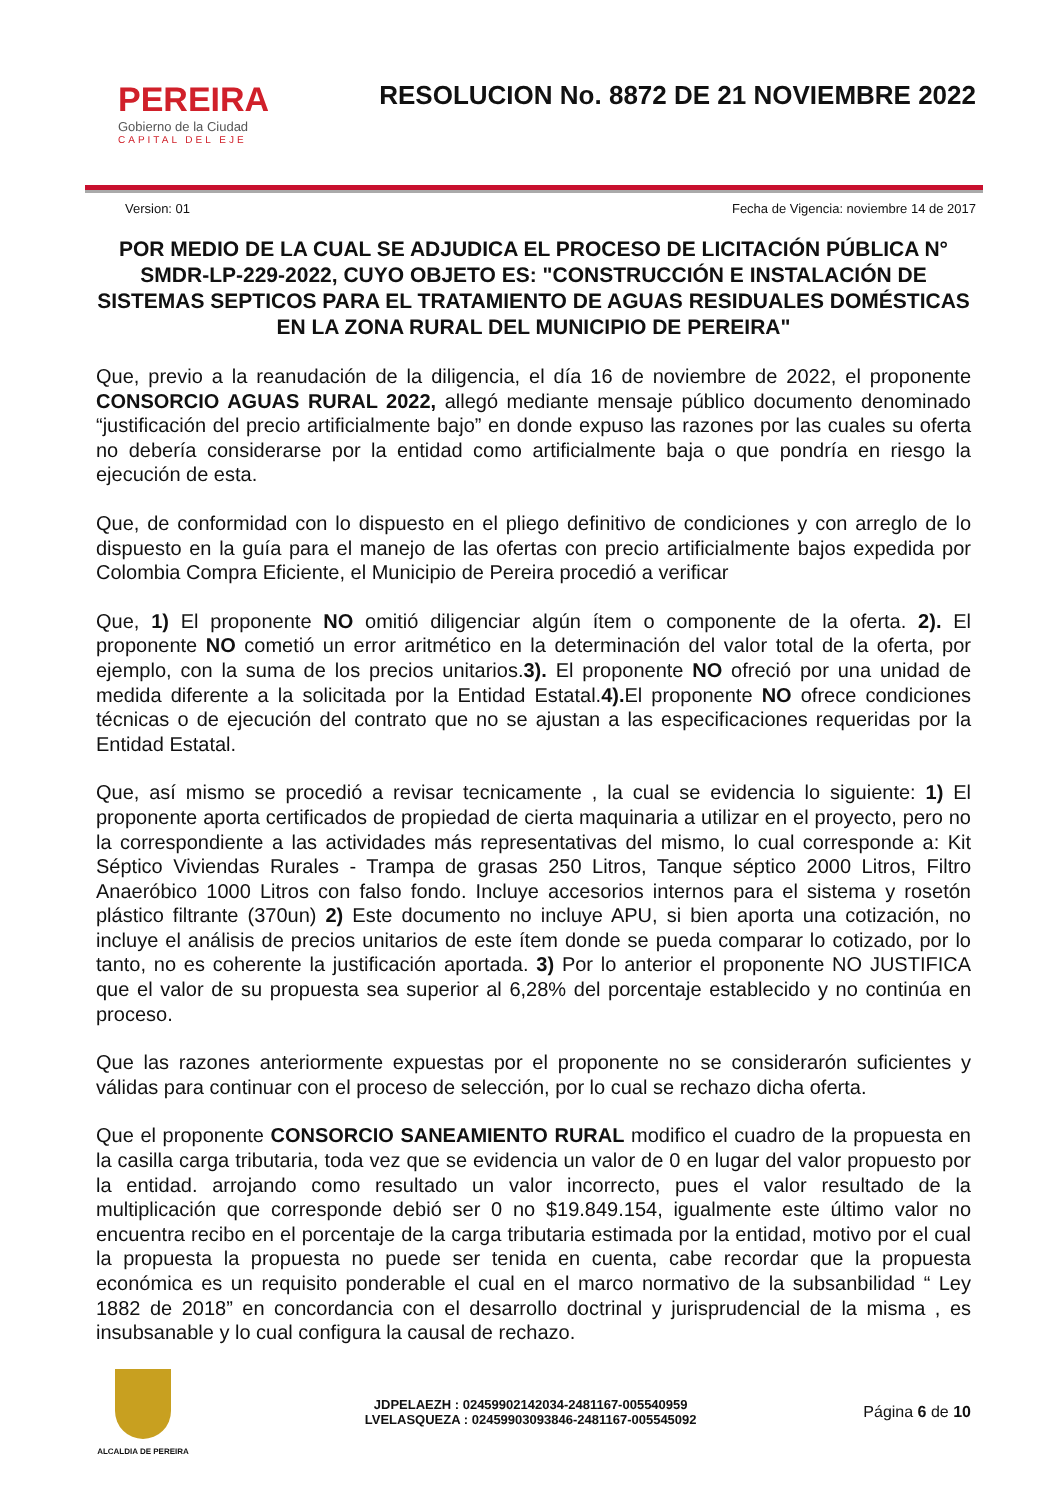PEREIRA
Gobierno de la Ciudad
CAPITAL DEL EJE
RESOLUCION No. 8872 DE 21 NOVIEMBRE 2022
Version: 01 Fecha de Vigencia: noviembre 14 de 2017
POR MEDIO DE LA CUAL SE ADJUDICA EL PROCESO DE LICITACIÓN PÚBLICA N° SMDR-LP-229-2022, CUYO OBJETO ES: "CONSTRUCCIÓN E INSTALACIÓN DE SISTEMAS SEPTICOS PARA EL TRATAMIENTO DE AGUAS RESIDUALES DOMÉSTICAS EN LA ZONA RURAL DEL MUNICIPIO DE PEREIRA"
Que, previo a la reanudación de la diligencia, el día 16 de noviembre de 2022, el proponente CONSORCIO AGUAS RURAL 2022, allegó mediante mensaje público documento denominado “justificación del precio artificialmente bajo” en donde expuso las razones por las cuales su oferta no debería considerarse por la entidad como artificialmente baja o que pondría en riesgo la ejecución de esta.
Que, de conformidad con lo dispuesto en el pliego definitivo de condiciones y con arreglo de lo dispuesto en la guía para el manejo de las ofertas con precio artificialmente bajos expedida por Colombia Compra Eficiente, el Municipio de Pereira procedió a verificar
Que, 1) El proponente NO omitió diligenciar algún ítem o componente de la oferta. 2). El proponente NO cometió un error aritmético en la determinación del valor total de la oferta, por ejemplo, con la suma de los precios unitarios.3). El proponente NO ofreció por una unidad de medida diferente a la solicitada por la Entidad Estatal.4). El proponente NO ofrece condiciones técnicas o de ejecución del contrato que no se ajustan a las especificaciones requeridas por la Entidad Estatal.
Que, así mismo se procedió a revisar tecnicamente , la cual se evidencia lo siguiente: 1) El proponente aporta certificados de propiedad de cierta maquinaria a utilizar en el proyecto, pero no la correspondiente a las actividades más representativas del mismo, lo cual corresponde a: Kit Séptico Viviendas Rurales - Trampa de grasas 250 Litros, Tanque séptico 2000 Litros, Filtro Anaeróbico 1000 Litros con falso fondo. Incluye accesorios internos para el sistema y rosetón plástico filtrante (370un) 2) Este documento no incluye APU, si bien aporta una cotización, no incluye el análisis de precios unitarios de este ítem donde se pueda comparar lo cotizado, por lo tanto, no es coherente la justificación aportada. 3) Por lo anterior el proponente NO JUSTIFICA que el valor de su propuesta sea superior al 6,28% del porcentaje establecido y no continúa en proceso.
Que las razones anteriormente expuestas por el proponente no se considerarón suficientes y válidas para continuar con el proceso de selección, por lo cual se rechazo dicha oferta.
Que el proponente CONSORCIO SANEAMIENTO RURAL modifico el cuadro de la propuesta en la casilla carga tributaria, toda vez que se evidencia un valor de 0 en lugar del valor propuesto por la entidad. arrojando como resultado un valor incorrecto, pues el valor resultado de la multiplicación que corresponde debió ser 0 no $19.849.154, igualmente este último valor no encuentra recibo en el porcentaje de la carga tributaria estimada por la entidad, motivo por el cual la propuesta la propuesta no puede ser tenida en cuenta, cabe recordar que la propuesta económica es un requisito ponderable el cual en el marco normativo de la subsanbilidad “ Ley 1882 de 2018” en concordancia con el desarrollo doctrinal y jurisprudencial de la misma , es insubsanable y lo cual configura la causal de rechazo.
ALCALDIA DE PEREIRA
JDPELAEZH : 02459902142034-2481167-005540959
LVELASQUEZA : 02459903093846-2481167-005545092
Página 6 de 10